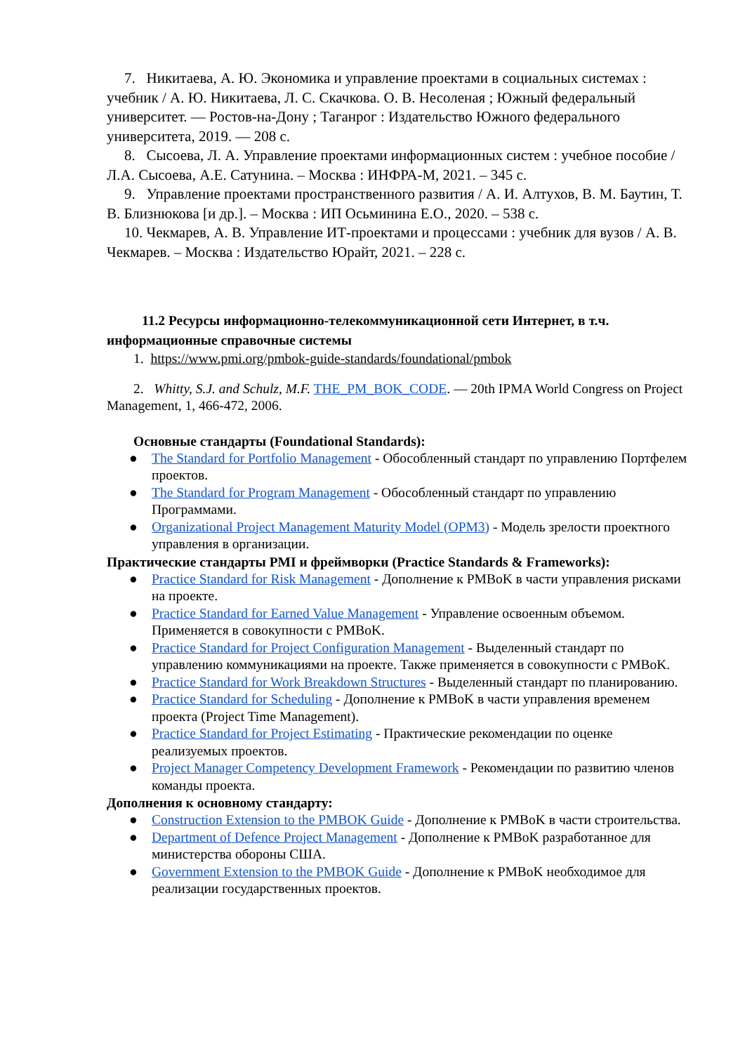7. Никитаева, А. Ю. Экономика и управление проектами в социальных системах : учебник / А. Ю. Никитаева, Л. С. Скачкова. О. В. Несоленая ; Южный федеральный университет. — Ростов-на-Дону ; Таганрог : Издательство Южного федерального университета, 2019. — 208 с.
8. Сысоева, Л. А. Управление проектами информационных систем : учебное пособие / Л.А. Сысоева, А.Е. Сатунина. – Москва : ИНФРА-М, 2021. – 345 с.
9. Управление проектами пространственного развития / А. И. Алтухов, В. М. Баутин, Т. В. Близнюкова [и др.]. – Москва : ИП Осьминина Е.О., 2020. – 538 с.
10. Чекмарев, А. В. Управление ИТ-проектами и процессами : учебник для вузов / А. В. Чекмарев. – Москва : Издательство Юрайт, 2021. – 228 с.
11.2 Ресурсы информационно-телекоммуникационной сети Интернет, в т.ч. информационные справочные системы
1. https://www.pmi.org/pmbok-guide-standards/foundational/pmbok
2. Whitty, S.J. and Schulz, M.F. THE_PM_BOK_CODE. — 20th IPMA World Congress on Project Management, 1, 466-472, 2006.
Основные стандарты (Foundational Standards):
● The Standard for Portfolio Management - Обособленный стандарт по управлению Портфелем проектов.
● The Standard for Program Management - Обособленный стандарт по управлению Программами.
● Organizational Project Management Maturity Model (OPM3) - Модель зрелости проектного управления в организации.
Практические стандарты PMI и фреймворки (Practice Standards & Frameworks):
● Practice Standard for Risk Management - Дополнение к PMBoK в части управления рисками на проекте.
● Practice Standard for Earned Value Management - Управление освоенным объемом. Применяется в совокупности с PMBoK.
● Practice Standard for Project Configuration Management - Выделенный стандарт по управлению коммуникациями на проекте. Также применяется в совокупности с PMBoK.
● Practice Standard for Work Breakdown Structures - Выделенный стандарт по планированию.
● Practice Standard for Scheduling - Дополнение к PMBoK в части управления временем проекта (Project Time Management).
● Practice Standard for Project Estimating - Практические рекомендации по оценке реализуемых проектов.
● Project Manager Competency Development Framework - Рекомендации по развитию членов команды проекта.
Дополнения к основному стандарту:
● Construction Extension to the PMBOK Guide - Дополнение к PMBoK в части строительства.
● Department of Defence Project Management - Дополнение к PMBoK разработанное для министерства обороны США.
● Government Extension to the PMBOK Guide - Дополнение к PMBoK необходимое для реализации государственных проектов.